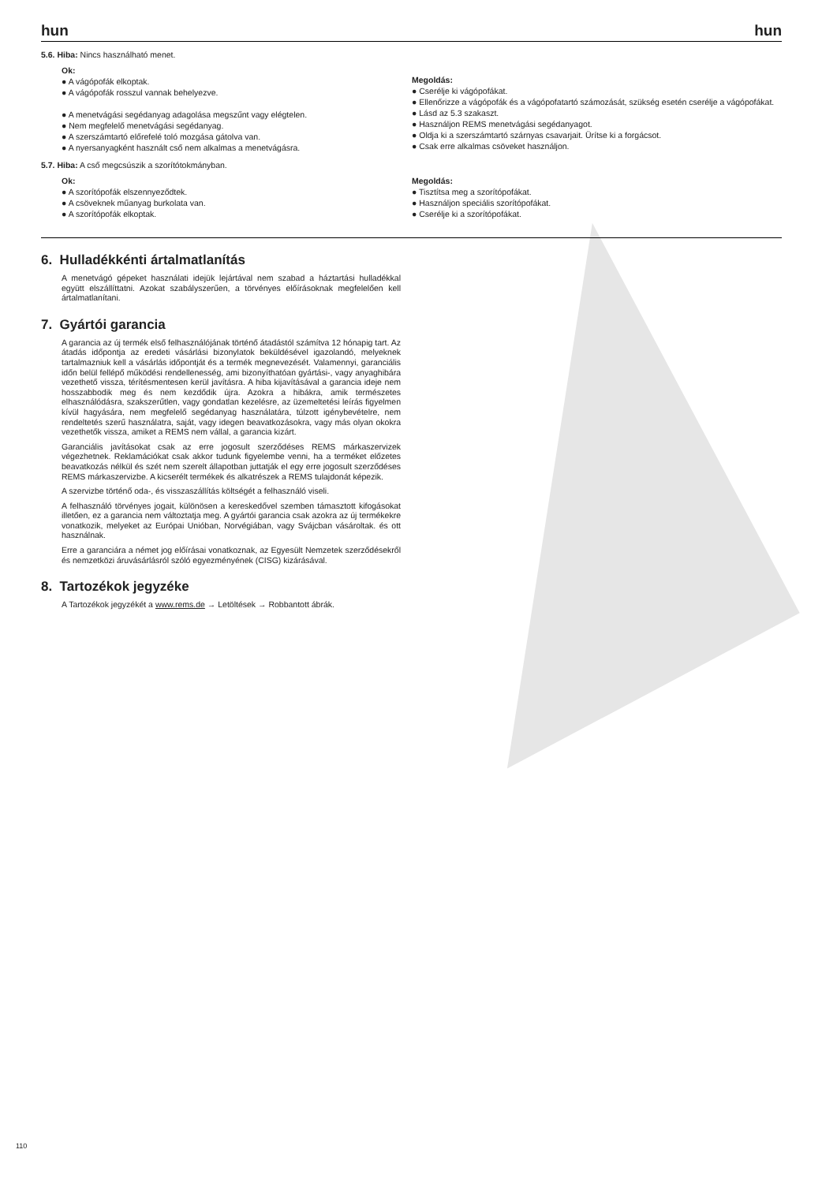hun hun
5.6. Hiba: Nincs használható menet.
Ok:
● A vágópofák elkoptak.
● A vágópofák rosszul vannak behelyezve.
● A menetvágási segédanyag adagolása megszűnt vagy elégtelen.
● Nem megfelelő menetvágási segédanyag.
● A szerszámtartó előrefelé toló mozgása gátolva van.
● A nyersanyagként használt cső nem alkalmas a menetvágásra.
Megoldás:
● Cserélje ki vágópofákat.
● Ellenőrizze a vágópofák és a vágópofatartó számozását, szükség esetén cserélje a vágópofákat.
● Lásd az 5.3 szakaszt.
● Használjon REMS menetvágási segédanyagot.
● Oldja ki a szerszámtartó szárnyas csavarjait. Ürítse ki a forgácsot.
● Csak erre alkalmas csöveket használjon.
5.7. Hiba: A cső megcsúszik a szorítótokmányban.
Ok:
● A szorítópofák elszennyeződtek.
● A csöveknek műanyag burkolata van.
● A szorítópofák elkoptak.
Megoldás:
● Tisztítsa meg a szorítópofákat.
● Használjon speciális szorítópofákat.
● Cserélje ki a szorítópofákat.
6. Hulladékkénti ártalmatlanítás
A menetvágó gépeket használati idejük lejártával nem szabad a háztartási hulladékkal együtt elszállíttatni. Azokat szabályszerűen, a törvényes előírásoknak megfelelően kell ártalmatlanítani.
7. Gyártói garancia
A garancia az új termék első felhasználójának történő átadástól számítva 12 hónapig tart. Az átadás időpontja az eredeti vásárlási bizonylatok beküldésével igazolandó, melyeknek tartalmazniuk kell a vásárlás időpontját és a termék megnevezését. Valamennyi, garanciális időn belül fellépő működési rendellenesség, ami bizonyíthatóan gyártási-, vagy anyaghibára vezethető vissza, térítésmentesen kerül javításra. A hiba kijavításával a garancia ideje nem hosszabbodik meg és nem kezdődik újra. Azokra a hibákra, amik természetes elhasználódásra, szakszerűtlen, vagy gondatlan kezelésre, az üzemeltetési leírás figyelmen kívül hagyására, nem megfelelő segédanyag használatára, túlzott igénybevételre, nem rendeltetés szerű használatra, saját, vagy idegen beavatkozásokra, vagy más olyan okokra vezethetők vissza, amiket a REMS nem vállal, a garancia kizárt.
Garanciális javításokat csak az erre jogosult szerződéses REMS márkaszervizek végezhetnek. Reklamációkat csak akkor tudunk figyelembe venni, ha a terméket előzetes beavatkozás nélkül és szét nem szerelt állapotban juttatják el egy erre jogosult szerződéses REMS márkaszervizbe. A kicserélt termékek és alkatrészek a REMS tulajdonát képezik.
A szervizbe történő oda-, és visszaszállítás költségét a felhasználó viseli.
A felhasználó törvényes jogait, különösen a kereskedővel szemben támasztott kifogásokat illetően, ez a garancia nem változtatja meg. A gyártói garancia csak azokra az új termékekre vonatkozik, melyeket az Európai Unióban, Norvégiában, vagy Svájcban vásároltak. és ott használnak.
Erre a garanciára a német jog előírásai vonatkoznak, az Egyesült Nemzetek szerződésekről és nemzetközi áruvásárlásról szóló egyezményének (CISG) kizárásával.
8. Tartozékok jegyzéke
A Tartozékok jegyzékét a www.rems.de → Letöltések → Robbantott ábrák.
110